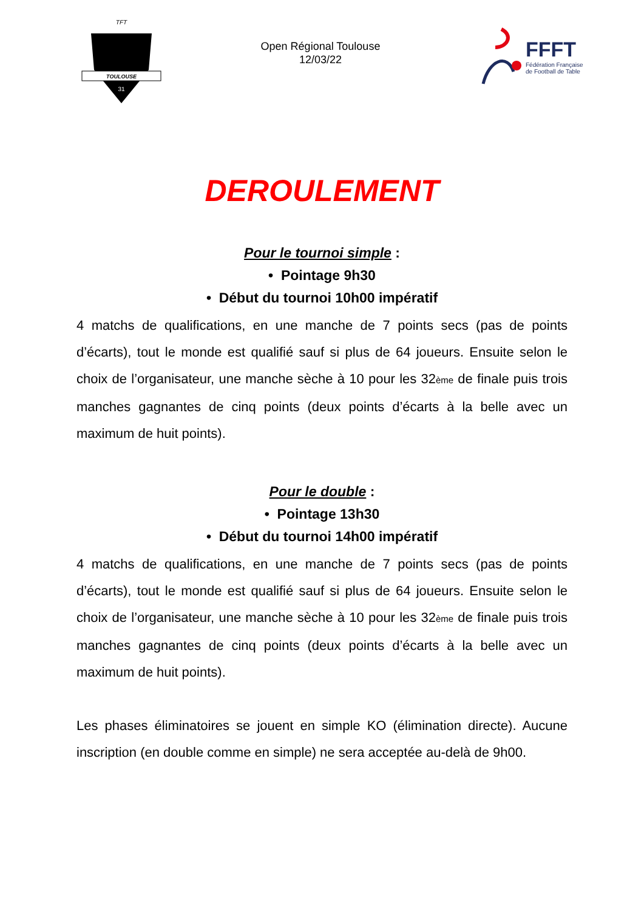TOULOUSE
TFT
31
Open Régional Toulouse
12/03/22
FFFT
Fédération Française
de Football de Table
DEROULEMENT
Pour le tournoi simple :
• Pointage 9h30
• Début du tournoi 10h00 impératif
4 matchs de qualifications, en une manche de 7 points secs (pas de points d’écarts), tout le monde est qualifié sauf si plus de 64 joueurs. Ensuite selon le choix de l’organisateur, une manche sèche à 10 pour les 32<sub>ème</sub> de finale puis trois manches gagnantes de cinq points (deux points d’écarts à la belle avec un maximum de huit points).
Pour le double :
• Pointage 13h30
• Début du tournoi 14h00 impératif
4 matchs de qualifications, en une manche de 7 points secs (pas de points d’écarts), tout le monde est qualifié sauf si plus de 64 joueurs. Ensuite selon le choix de l’organisateur, une manche sèche à 10 pour les 32<sub>ème</sub> de finale puis trois manches gagnantes de cinq points (deux points d’écarts à la belle avec un maximum de huit points).
Les phases éliminatoires se jouent en simple KO (élimination directe). Aucune inscription (en double comme en simple) ne sera acceptée au-delà de 9h00.